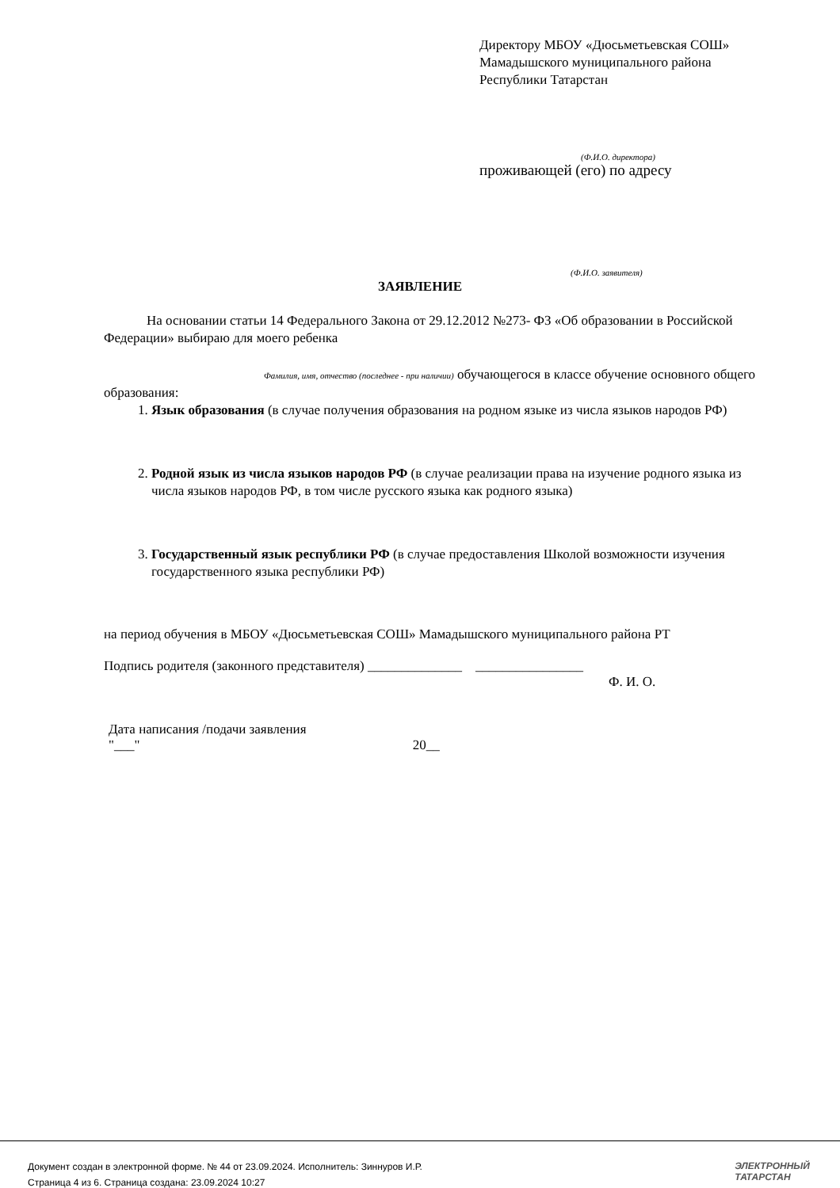Директору МБОУ «Дюсьметьевская СОШ»
Мамадышского муниципального района
Республики Татарстан
(Ф.И.О. директора)
проживающей (его) по адресу
(Ф.И.О. заявителя)
ЗАЯВЛЕНИЕ
На основании статьи 14 Федерального Закона от 29.12.2012 №273- ФЗ «Об образовании в Российской Федерации» выбираю для моего ребенка
Фамилия, имя, отчество (последнее - при наличии) обучающегося в классе обучение основного общего образования:
1. Язык образования (в случае получения образования на родном языке из числа языков народов РФ)
2. Родной язык из числа языков народов РФ (в случае реализации права на изучение родного языка из числа языков народов РФ, в том числе русского языка как родного языка)
3. Государственный язык республики РФ (в случае предоставления Школой возможности изучения государственного языка республики РФ)
на период обучения в МБОУ «Дюсьметьевская СОШ» Мамадышского муниципального района РТ
Подпись родителя (законного представителя) ______________ ________________
Ф. И. О.
Дата написания /подачи заявления
"___" 20__
Документ создан в электронной форме. № 44 от 23.09.2024. Исполнитель: Зиннуров И.Р.
Страница 4 из 6. Страница создана: 23.09.2024 10:27
ЭЛЕКТРОННЫЙ
ТАТАРСТАН